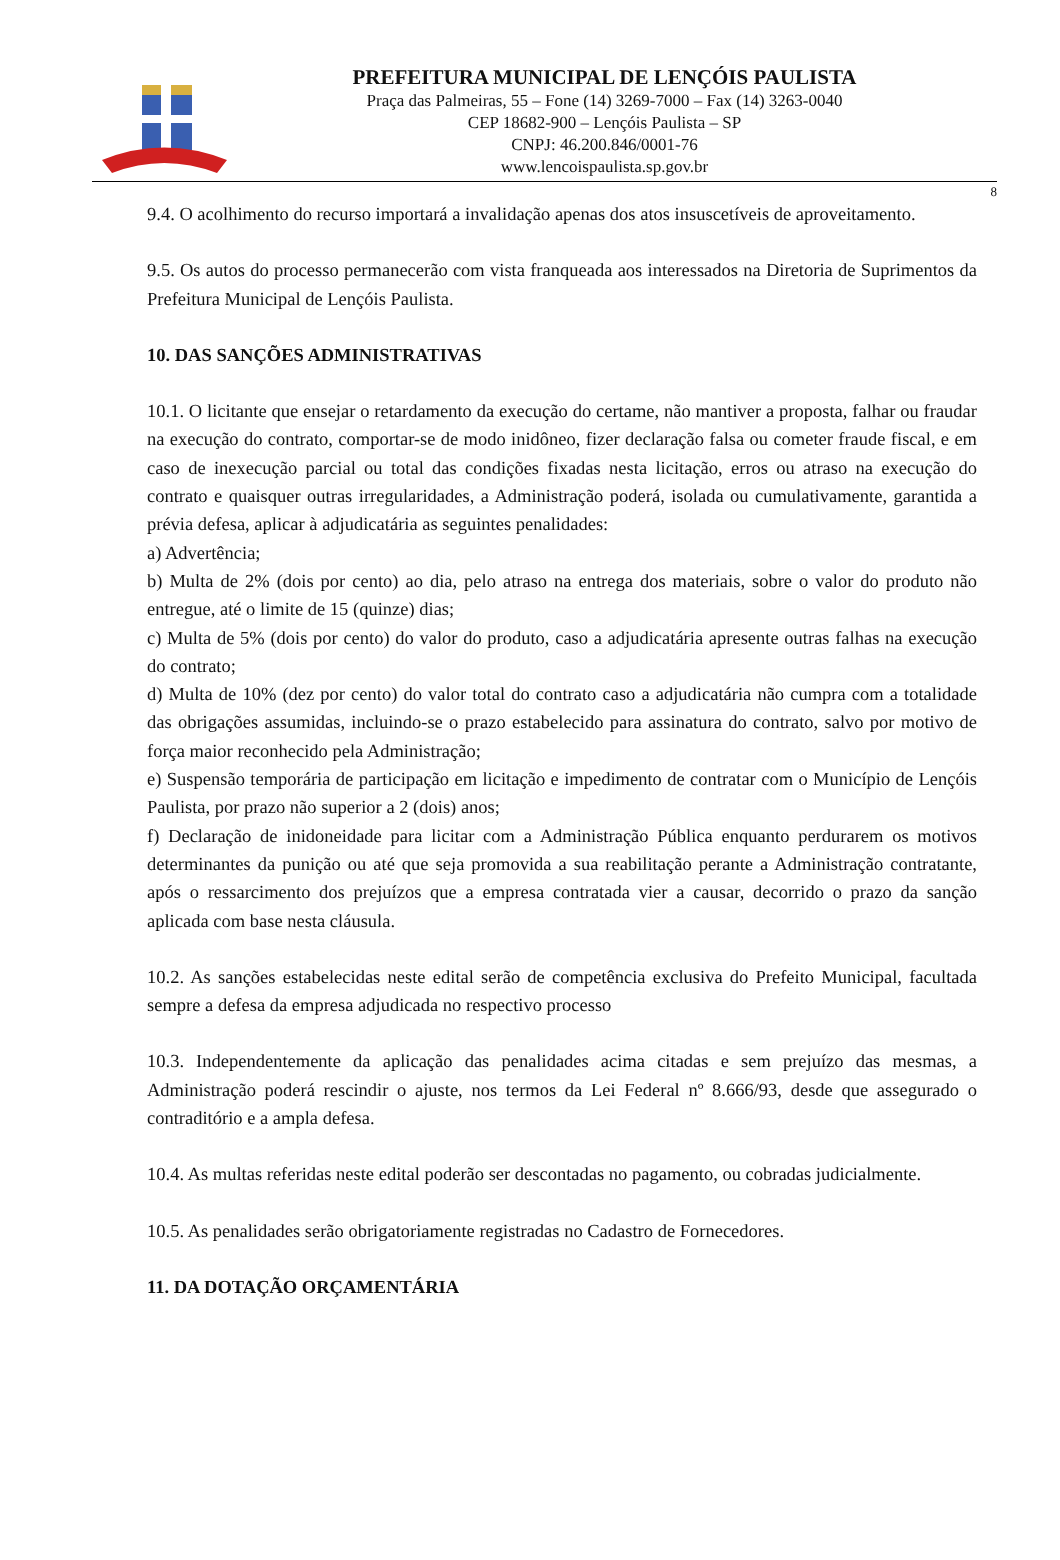PREFEITURA MUNICIPAL DE LENÇÓIS PAULISTA
Praça das Palmeiras, 55 – Fone (14) 3269-7000 – Fax (14) 3263-0040
CEP 18682-900 – Lençóis Paulista – SP
CNPJ: 46.200.846/0001-76
www.lencoispaulista.sp.gov.br
8
9.4. O acolhimento do recurso importará a invalidação apenas dos atos insuscetíveis de aproveitamento.
9.5. Os autos do processo permanecerão com vista franqueada aos interessados na Diretoria de Suprimentos da Prefeitura Municipal de Lençóis Paulista.
10. DAS SANÇÕES ADMINISTRATIVAS
10.1. O licitante que ensejar o retardamento da execução do certame, não mantiver a proposta, falhar ou fraudar na execução do contrato, comportar-se de modo inidôneo, fizer declaração falsa ou cometer fraude fiscal, e em caso de inexecução parcial ou total das condições fixadas nesta licitação, erros ou atraso na execução do contrato e quaisquer outras irregularidades, a Administração poderá, isolada ou cumulativamente, garantida a prévia defesa, aplicar à adjudicatária as seguintes penalidades:
a) Advertência;
b) Multa de 2% (dois por cento) ao dia, pelo atraso na entrega dos materiais, sobre o valor do produto não entregue, até o limite de 15 (quinze) dias;
c) Multa de 5% (dois por cento) do valor do produto, caso a adjudicatária apresente outras falhas na execução do contrato;
d) Multa de 10% (dez por cento) do valor total do contrato caso a adjudicatária não cumpra com a totalidade das obrigações assumidas, incluindo-se o prazo estabelecido para assinatura do contrato, salvo por motivo de força maior reconhecido pela Administração;
e) Suspensão temporária de participação em licitação e impedimento de contratar com o Município de Lençóis Paulista, por prazo não superior a 2 (dois) anos;
f) Declaração de inidoneidade para licitar com a Administração Pública enquanto perdurarem os motivos determinantes da punição ou até que seja promovida a sua reabilitação perante a Administração contratante, após o ressarcimento dos prejuízos que a empresa contratada vier a causar, decorrido o prazo da sanção aplicada com base nesta cláusula.
10.2. As sanções estabelecidas neste edital serão de competência exclusiva do Prefeito Municipal, facultada sempre a defesa da empresa adjudicada no respectivo processo
10.3. Independentemente da aplicação das penalidades acima citadas e sem prejuízo das mesmas, a Administração poderá rescindir o ajuste, nos termos da Lei Federal nº 8.666/93, desde que assegurado o contraditório e a ampla defesa.
10.4. As multas referidas neste edital poderão ser descontadas no pagamento, ou cobradas judicialmente.
10.5. As penalidades serão obrigatoriamente registradas no Cadastro de Fornecedores.
11. DA DOTAÇÃO ORÇAMENTÁRIA